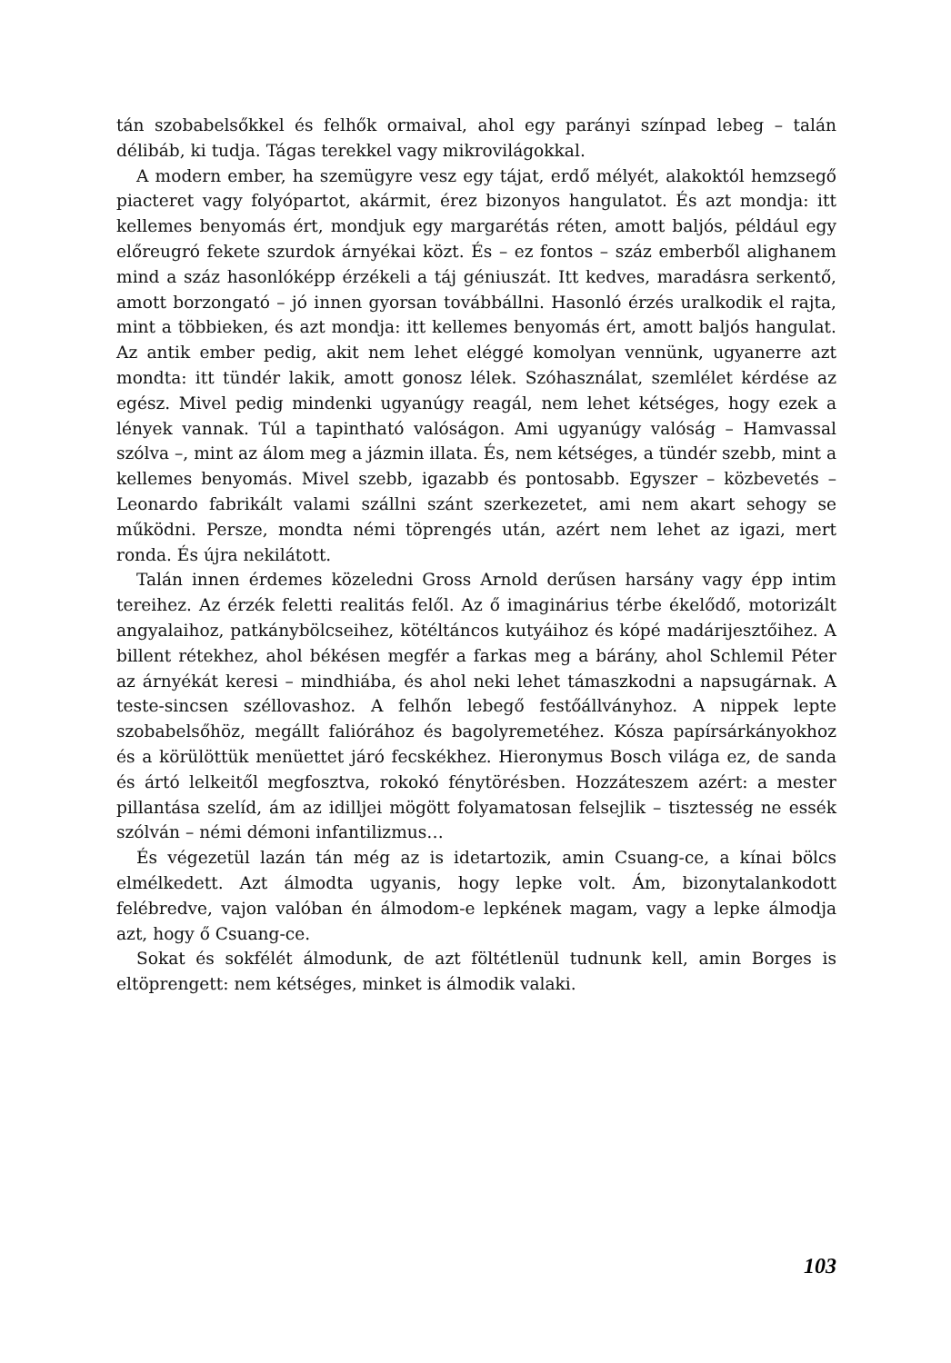tán szobabelsőkkel és felhők ormaival, ahol egy parányi színpad lebeg – talán délibáb, ki tudja. Tágas terekkel vagy mikrovilágokkal.
A modern ember, ha szemügyre vesz egy tájat, erdő mélyét, alakoktól hemzsegő piacteret vagy folyópartot, akármit, érez bizonyos hangulatot. És azt mondja: itt kellemes benyomás ért, mondjuk egy margarétás réten, amott baljós, például egy előreugró fekete szurdok árnyékai közt. És – ez fontos – száz emberből alighanem mind a száz hasonlóképp érzékeli a táj géniuszát. Itt kedves, maradásra serkentő, amott borzongató – jó innen gyorsan továbbállni. Hasonló érzés uralkodik el rajta, mint a többieken, és azt mondja: itt kellemes benyomás ért, amott baljós hangulat. Az antik ember pedig, akit nem lehet eléggé komolyan vennünk, ugyanerre azt mondta: itt tündér lakik, amott gonosz lélek. Szóhasználat, szemlélet kérdése az egész. Mivel pedig mindenki ugyanúgy reagál, nem lehet kétséges, hogy ezek a lények vannak. Túl a tapintható valóságon. Ami ugyanúgy valóság – Hamvassal szólva –, mint az álom meg a jázmin illata. És, nem kétséges, a tündér szebb, mint a kellemes benyomás. Mivel szebb, igazabb és pontosabb. Egyszer – közbevetés – Leonardo fabrikált valami szállni szánt szerkezetet, ami nem akart sehogy se működni. Persze, mondta némi töprengés után, azért nem lehet az igazi, mert ronda. És újra nekilátott.
Talán innen érdemes közeledni Gross Arnold derűsen harsány vagy épp intim tereihez. Az érzék feletti realitás felől. Az ő imaginárius térbe ékelődő, motorizált angyalaihoz, patkánybölcseihez, kötéltáncos kutyáihoz és kópé madárijesztőihez. A billent rétekhez, ahol békésen megfér a farkas meg a bárány, ahol Schlemil Péter az árnyékát keresi – mindhiába, és ahol neki lehet támaszkodni a napsugárnak. A teste-sincsen széllovashoz. A felhőn lebegő festőállványhoz. A nippek lepte szobabelsőhöz, megállt faliórához és bagolyremetéhez. Kósza papírsárkányokhoz és a körülöttük menüettet járó fecskékhez. Hieronymus Bosch világa ez, de sanda és ártó lelkeitől megfosztva, rokokó fénytörésben. Hozzáteszem azért: a mester pillantása szelíd, ám az idilljei mögött folyamatosan felsejlik – tisztesség ne essék szólván – némi démoni infantilizmus…
És végezetül lazán tán még az is idetartozik, amin Csuang-ce, a kínai bölcs elmélkedett. Azt álmodta ugyanis, hogy lepke volt. Ám, bizonytalankodott felébredve, vajon valóban én álmodom-e lepkének magam, vagy a lepke álmodja azt, hogy ő Csuang-ce.
Sokat és sokfélét álmodunk, de azt föltétlenül tudnunk kell, amin Borges is eltöprengett: nem kétséges, minket is álmodik valaki.
103